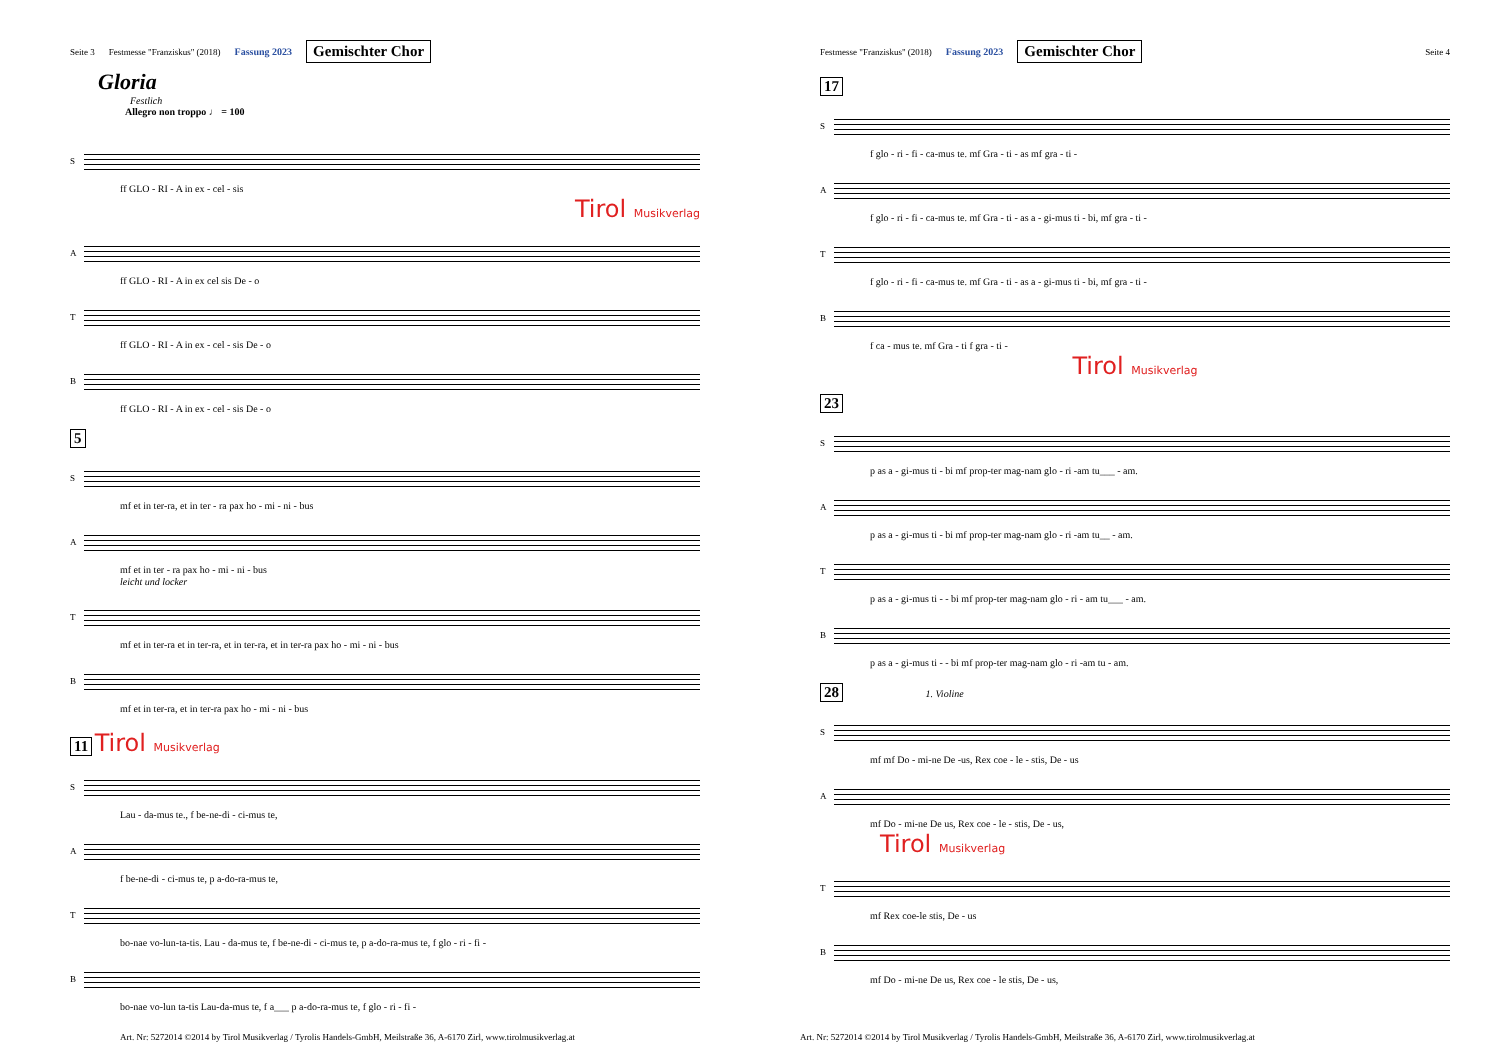Seite 3 Festmesse "Franziskus" (2018) Fassung 2023 Gemischter Chor
Gloria
Festlich
Allegro non troppo ♩ = 100
S
ff GLO - RI - A in ex - cel - sis
Tirol Musikverlag
A
ff GLO - RI - A in ex cel sis De - o
T
ff GLO - RI - A in ex - cel - sis De - o
B
ff GLO - RI - A in ex - cel - sis De - o
5
S
mf et in ter-ra, et in ter - ra pax ho - mi - ni - bus
A
mf et in ter - ra pax ho - mi - ni - bus
leicht und locker
T
mf et in ter-ra et in ter-ra, et in ter-ra, et in ter-ra pax ho - mi - ni - bus
B
mf et in ter-ra, et in ter-ra pax ho - mi - ni - bus
11 Tirol Musikverlag
S
Lau - da-mus te., f be-ne-di - ci-mus te,
A
f be-ne-di - ci-mus te, p a-do-ra-mus te,
T
bo-nae vo-lun-ta-tis. Lau - da-mus te, f be-ne-di - ci-mus te, p a-do-ra-mus te, f glo - ri - fi -
B
bo-nae vo-lun ta-tis Lau-da-mus te, f a___ p a-do-ra-mus te, f glo - ri - fi -
Art. Nr: 5272014 ©2014 by Tirol Musikverlag / Tyrolis Handels-GmbH, Meilstraße 36, A-6170 Zirl, www.tirolmusikverlag.at
Festmesse "Franziskus" (2018) Fassung 2023 Gemischter Chor Seite 4
17
S
f glo - ri - fi - ca-mus te. mf Gra - ti - as mf gra - ti -
A
f glo - ri - fi - ca-mus te. mf Gra - ti - as a - gi-mus ti - bi, mf gra - ti -
T
f glo - ri - fi - ca-mus te. mf Gra - ti - as a - gi-mus ti - bi, mf gra - ti -
B
f ca - mus te. mf Gra - ti f gra - ti -
Tirol Musikverlag
23
S
p as a - gi-mus ti - bi mf prop-ter mag-nam glo - ri -am tu___ - am.
A
p as a - gi-mus ti - bi mf prop-ter mag-nam glo - ri -am tu__ - am.
T
p as a - gi-mus ti - - bi mf prop-ter mag-nam glo - ri - am tu___ - am.
B
p as a - gi-mus ti - - bi mf prop-ter mag-nam glo - ri -am tu - am.
28 1. Violine
S
mf mf Do - mi-ne De -us, Rex coe - le - stis, De - us
A
mf Do - mi-ne De us, Rex coe - le - stis, De - us,
Tirol Musikverlag
T
mf Rex coe-le stis, De - us
B
mf Do - mi-ne De us, Rex coe - le stis, De - us,
Art. Nr: 5272014 ©2014 by Tirol Musikverlag / Tyrolis Handels-GmbH, Meilstraße 36, A-6170 Zirl, www.tirolmusikverlag.at